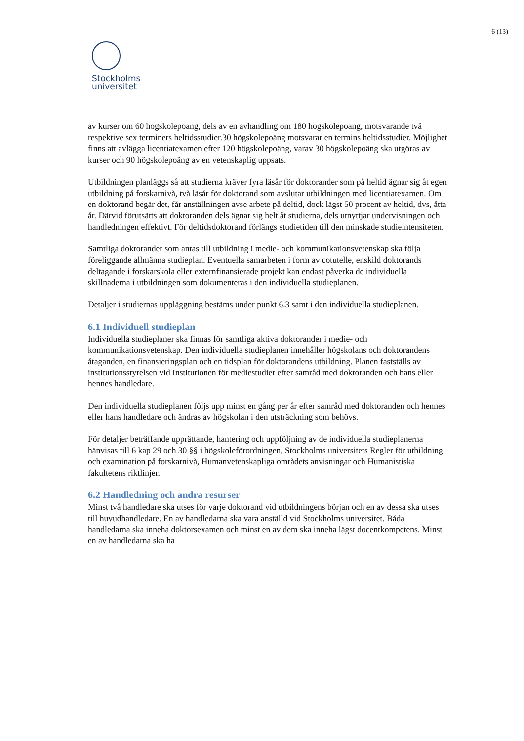6 (13)
Stockholms
universitet
av kurser om 60 högskolepoäng, dels av en avhandling om 180 högskolepoäng, motsvarande två respektive sex terminers heltidsstudier.30 högskolepoäng motsvarar en termins heltidsstudier. Möjlighet finns att avlägga licentiatexamen efter 120 högskolepoäng, varav 30 högskolepoäng ska utgöras av kurser och 90 högskolepoäng av en vetenskaplig uppsats.
Utbildningen planläggs så att studierna kräver fyra läsår för doktorander som på heltid ägnar sig åt egen utbildning på forskarnivå, två läsår för doktorand som avslutar utbildningen med licentiatexamen. Om en doktorand begär det, får anställningen avse arbete på deltid, dock lägst 50 procent av heltid, dvs, åtta år. Därvid förutsätts att doktoranden dels ägnar sig helt åt studierna, dels utnyttjar undervisningen och handledningen effektivt. För deltidsdoktorand förlängs studietiden till den minskade studieintensiteten.
Samtliga doktorander som antas till utbildning i medie- och kommunikationsvetenskap ska följa föreliggande allmänna studieplan. Eventuella samarbeten i form av cotutelle, enskild doktorands deltagande i forskarskola eller externfinansierade projekt kan endast påverka de individuella skillnaderna i utbildningen som dokumenteras i den individuella studieplanen.
Detaljer i studiernas uppläggning bestäms under punkt 6.3 samt i den individuella studieplanen.
6.1 Individuell studieplan
Individuella studieplaner ska finnas för samtliga aktiva doktorander i medie- och kommunikationsvetenskap. Den individuella studieplanen innehåller högskolans och doktorandens åtaganden, en finansieringsplan och en tidsplan för doktorandens utbildning. Planen fastställs av institutionsstyrelsen vid Institutionen för mediestudier efter samråd med doktoranden och hans eller hennes handledare.
Den individuella studieplanen följs upp minst en gång per år efter samråd med doktoranden och hennes eller hans handledare och ändras av högskolan i den utsträckning som behövs.
För detaljer beträffande upprättande, hantering och uppföljning av de individuella studieplanerna hänvisas till 6 kap 29 och 30 §§ i högskoleförordningen, Stockholms universitets Regler för utbildning och examination på forskarnivå, Humanvetenskapliga områdets anvisningar och Humanistiska fakultetens riktlinjer.
6.2 Handledning och andra resurser
Minst två handledare ska utses för varje doktorand vid utbildningens början och en av dessa ska utses till huvudhandledare. En av handledarna ska vara anställd vid Stockholms universitet. Båda handledarna ska inneha doktorsexamen och minst en av dem ska inneha lägst docentkompetens. Minst en av handledarna ska ha